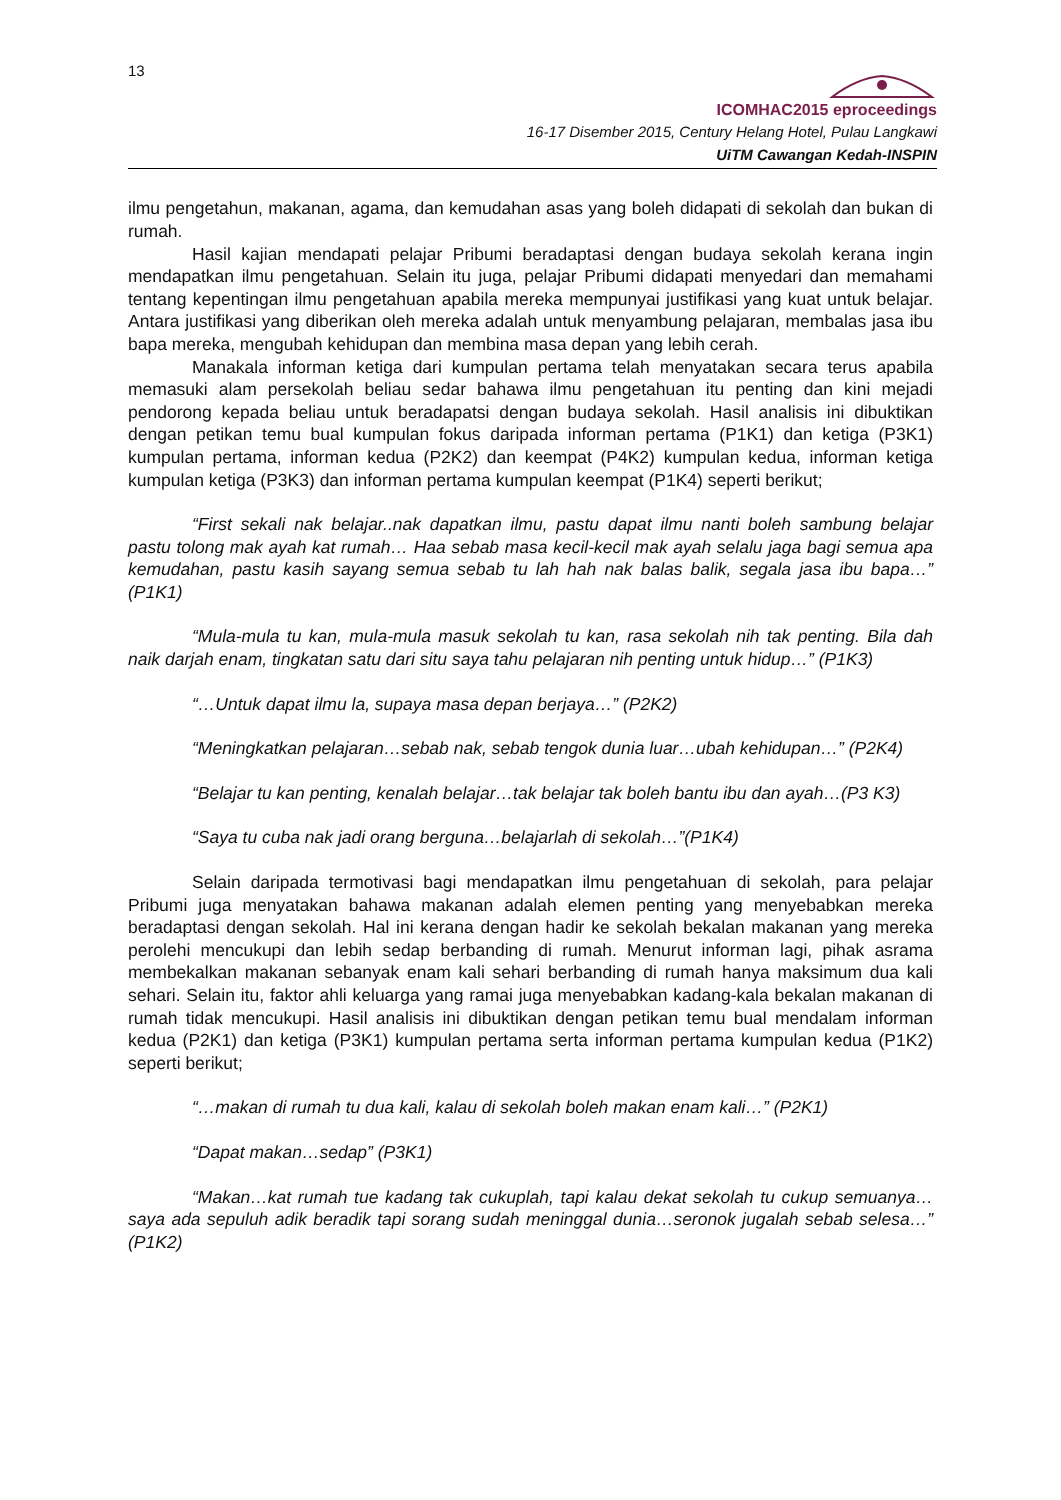13
ICOMHAC2015 eproceedings
16-17 Disember 2015, Century Helang Hotel, Pulau Langkawi
UiTM Cawangan Kedah-INSPIN
ilmu pengetahun, makanan, agama, dan kemudahan asas yang boleh didapati di sekolah dan bukan di rumah.
Hasil kajian mendapati pelajar Pribumi beradaptasi dengan budaya sekolah kerana ingin mendapatkan ilmu pengetahuan. Selain itu juga, pelajar Pribumi didapati menyedari dan memahami tentang kepentingan ilmu pengetahuan apabila mereka mempunyai justifikasi yang kuat untuk belajar. Antara justifikasi yang diberikan oleh mereka adalah untuk menyambung pelajaran, membalas jasa ibu bapa mereka, mengubah kehidupan dan membina masa depan yang lebih cerah.
Manakala informan ketiga dari kumpulan pertama telah menyatakan secara terus apabila memasuki alam persekolah beliau sedar bahawa ilmu pengetahuan itu penting dan kini mejadi pendorong kepada beliau untuk beradapatsi dengan budaya sekolah. Hasil analisis ini dibuktikan dengan petikan temu bual kumpulan fokus daripada informan pertama (P1K1) dan ketiga (P3K1) kumpulan pertama, informan kedua (P2K2) dan keempat (P4K2) kumpulan kedua, informan ketiga kumpulan ketiga (P3K3) dan informan pertama kumpulan keempat (P1K4) seperti berikut;
“First sekali nak belajar..nak dapatkan ilmu, pastu dapat ilmu nanti boleh sambung belajar pastu tolong mak ayah kat rumah… Haa sebab masa kecil-kecil mak ayah selalu jaga bagi semua apa kemudahan, pastu kasih sayang semua sebab tu lah hah nak balas balik, segala jasa ibu bapa…” (P1K1)
“Mula-mula tu kan, mula-mula masuk sekolah tu kan, rasa sekolah nih tak penting. Bila dah naik darjah enam, tingkatan satu dari situ saya tahu pelajaran nih penting untuk hidup…” (P1K3)
“…Untuk dapat ilmu la, supaya masa depan berjaya…” (P2K2)
“Meningkatkan pelajaran…sebab nak, sebab tengok dunia luar…ubah kehidupan…” (P2K4)
“Belajar tu kan penting, kenalah belajar…tak belajar tak boleh bantu ibu dan ayah…(P3 K3)
“Saya tu cuba nak jadi orang berguna…belajarlah di sekolah…”(P1K4)
Selain daripada termotivasi bagi mendapatkan ilmu pengetahuan di sekolah, para pelajar Pribumi juga menyatakan bahawa makanan adalah elemen penting yang menyebabkan mereka beradaptasi dengan sekolah. Hal ini kerana dengan hadir ke sekolah bekalan makanan yang mereka perolehi mencukupi dan lebih sedap berbanding di rumah. Menurut informan lagi, pihak asrama membekalkan makanan sebanyak enam kali sehari berbanding di rumah hanya maksimum dua kali sehari. Selain itu, faktor ahli keluarga yang ramai juga menyebabkan kadang-kala bekalan makanan di rumah tidak mencukupi. Hasil analisis ini dibuktikan dengan petikan temu bual mendalam informan kedua (P2K1) dan ketiga (P3K1) kumpulan pertama serta informan pertama kumpulan kedua (P1K2) seperti berikut;
“…makan di rumah tu dua kali, kalau di sekolah boleh makan enam kali…” (P2K1)
“Dapat makan…sedap” (P3K1)
“Makan…kat rumah tue kadang tak cukuplah, tapi kalau dekat sekolah tu cukup semuanya…saya ada sepuluh adik beradik tapi sorang sudah meninggal dunia…seronok jugalah sebab selesa…” (P1K2)